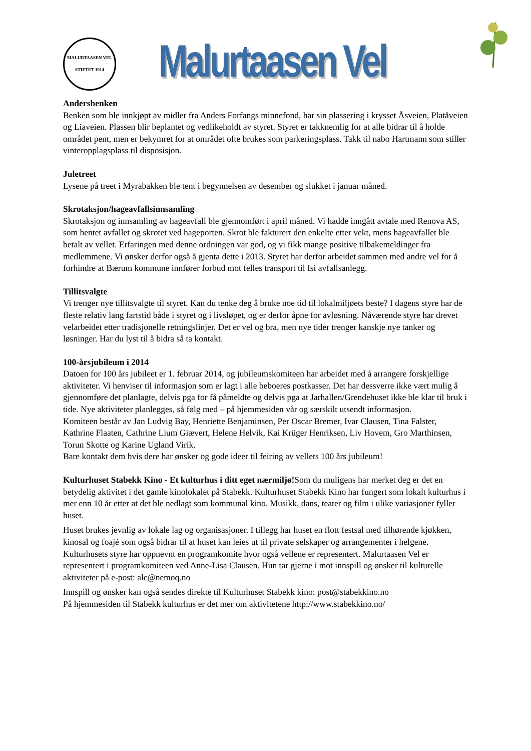MALURTAASEN VEL
STIFTET 1914
Malurtaasen Vel
Andersbenken
Benken som ble innkjøpt av midler fra Anders Forfangs minnefond, har sin plassering i krysset Åsveien, Platåveien og Liaveien. Plassen blir beplantet og vedlikeholdt av styret. Styret er takknemlig for at alle bidrar til å holde området pent, men er bekymret for at området ofte brukes som parkeringsplass. Takk til nabo Hartmann som stiller vinteropplagsplass til disposisjon.
Juletreet
Lysene på treet i Myrabakken ble tent i begynnelsen av desember og slukket i januar måned.
Skrotaksjon/hageavfallsinnsamling
Skrotaksjon og innsamling av hageavfall ble gjennomført i april måned. Vi hadde inngått avtale med Renova AS, som hentet avfallet og skrotet ved hageporten. Skrot ble fakturert den enkelte etter vekt, mens hageavfallet ble betalt av vellet. Erfaringen med denne ordningen var god, og vi fikk mange positive tilbakemeldinger fra medlemmene. Vi ønsker derfor også å gjenta dette i 2013. Styret har derfor arbeidet sammen med andre vel for å forhindre at Bærum kommune innfører forbud mot felles transport til Isi avfallsanlegg.
Tillitsvalgte
Vi trenger nye tillitsvalgte til styret. Kan du tenke deg å bruke noe tid til lokalmiljøets beste? I dagens styre har de fleste relativ lang fartstid både i styret og i livsløpet, og er derfor åpne for avløsning. Nåværende styre har drevet velarbeidet etter tradisjonelle retningslinjer. Det er vel og bra, men nye tider trenger kanskje nye tanker og løsninger. Har du lyst til å bidra så ta kontakt.
100-årsjubileum i 2014
Datoen for 100 års jubileet er 1. februar 2014, og jubileumskomiteen har arbeidet med å arrangere forskjellige aktiviteter. Vi henviser til informasjon som er lagt i alle beboeres postkasser. Det har dessverre ikke vært mulig å gjennomføre det planlagte, delvis pga for få påmeldte og delvis pga at Jarhallen/Grendehuset ikke ble klar til bruk i tide. Nye aktiviteter planlegges, så følg med – på hjemmesiden vår og særskilt utsendt informasjon.
Komiteen består av Jan Ludvig Bay, Henriette Benjaminsen, Per Oscar Bremer, Ivar Clausen, Tina Falster, Kathrine Flaaten, Cathrine Lium Giævert, Helene Helvik, Kai Krüger Henriksen, Liv Hovem, Gro Marthinsen, Torun Skotte og Karine Ugland Virik.
Bare kontakt dem hvis dere har ønsker og gode ideer til feiring av vellets 100 års jubileum!
Kulturhuset Stabekk Kino - Et kulturhus i ditt eget nærmiljø!Som du muligens har merket deg er det en betydelig aktivitet i det gamle kinolokalet på Stabekk. Kulturhuset Stabekk Kino har fungert som lokalt kulturhus i mer enn 10 år etter at det ble nedlagt som kommunal kino. Musikk, dans, teater og film i ulike variasjoner fyller huset.
Huset brukes jevnlig av lokale lag og organisasjoner. I tillegg har huset en flott festsal med tilhørende kjøkken, kinosal og foajé som også bidrar til at huset kan leies ut til private selskaper og arrangementer i helgene. Kulturhusets styre har oppnevnt en programkomite hvor også vellene er representert. Malurtaasen Vel er representert i programkomiteen ved Anne-Lisa Clausen. Hun tar gjerne i mot innspill og ønsker til kulturelle aktiviteter på e-post: alc@nemoq.no
Innspill og ønsker kan også sendes direkte til Kulturhuset Stabekk kino: post@stabekkino.no
På hjemmesiden til Stabekk kulturhus er det mer om aktivitetene http://www.stabekkino.no/